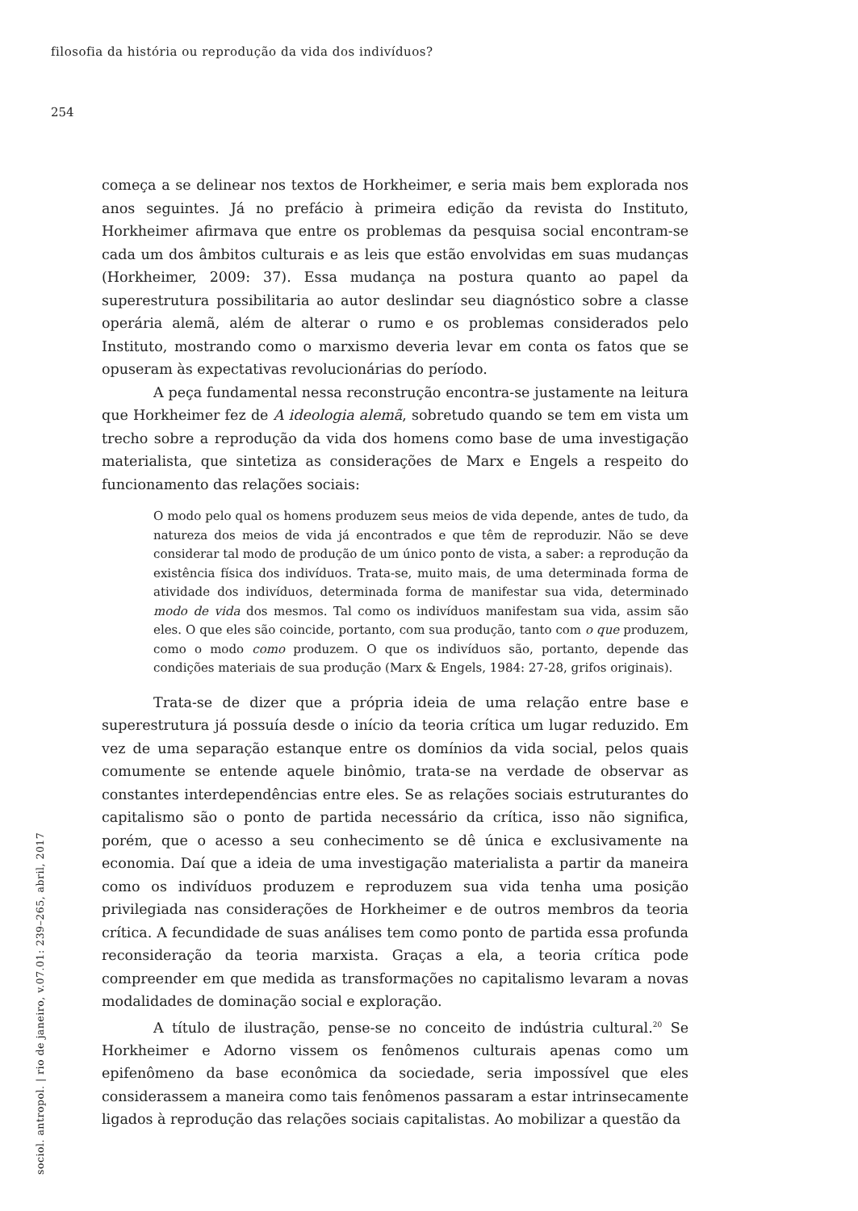filosofia da história ou reprodução da vida dos indivíduos?
254
começa a se delinear nos textos de Horkheimer, e seria mais bem explorada nos anos seguintes. Já no prefácio à primeira edição da revista do Instituto, Horkheimer afirmava que entre os problemas da pesquisa social encontram-se cada um dos âmbitos culturais e as leis que estão envolvidas em suas mudanças (Horkheimer, 2009: 37). Essa mudança na postura quanto ao papel da superestrutura possibilitaria ao autor deslindar seu diagnóstico sobre a classe operária alemã, além de alterar o rumo e os problemas considerados pelo Instituto, mostrando como o marxismo deveria levar em conta os fatos que se opuseram às expectativas revolucionárias do período.
A peça fundamental nessa reconstrução encontra-se justamente na leitura que Horkheimer fez de A ideologia alemã, sobretudo quando se tem em vista um trecho sobre a reprodução da vida dos homens como base de uma investigação materialista, que sintetiza as considerações de Marx e Engels a respeito do funcionamento das relações sociais:
O modo pelo qual os homens produzem seus meios de vida depende, antes de tudo, da natureza dos meios de vida já encontrados e que têm de reproduzir. Não se deve considerar tal modo de produção de um único ponto de vista, a saber: a reprodução da existência física dos indivíduos. Trata-se, muito mais, de uma determinada forma de atividade dos indivíduos, determinada forma de manifestar sua vida, determinado modo de vida dos mesmos. Tal como os indivíduos manifestam sua vida, assim são eles. O que eles são coincide, portanto, com sua produção, tanto com o que produzem, como o modo como produzem. O que os indivíduos são, portanto, depende das condições materiais de sua produção (Marx & Engels, 1984: 27-28, grifos originais).
Trata-se de dizer que a própria ideia de uma relação entre base e superestrutura já possuía desde o início da teoria crítica um lugar reduzido. Em vez de uma separação estanque entre os domínios da vida social, pelos quais comumente se entende aquele binômio, trata-se na verdade de observar as constantes interdependências entre eles. Se as relações sociais estruturantes do capitalismo são o ponto de partida necessário da crítica, isso não significa, porém, que o acesso a seu conhecimento se dê única e exclusivamente na economia. Daí que a ideia de uma investigação materialista a partir da maneira como os indivíduos produzem e reproduzem sua vida tenha uma posição privilegiada nas considerações de Horkheimer e de outros membros da teoria crítica. A fecundidade de suas análises tem como ponto de partida essa profunda reconsideração da teoria marxista. Graças a ela, a teoria crítica pode compreender em que medida as transformações no capitalismo levaram a novas modalidades de dominação social e exploração.
A título de ilustração, pense-se no conceito de indústria cultural.<sup>20</sup> Se Horkheimer e Adorno vissem os fenômenos culturais apenas como um epifenômeno da base econômica da sociedade, seria impossível que eles considerassem a maneira como tais fenômenos passaram a estar intrinsecamente ligados à reprodução das relações sociais capitalistas. Ao mobilizar a questão da
sociol. antropol. | rio de janeiro, v.07.01: 239–265, abril, 2017